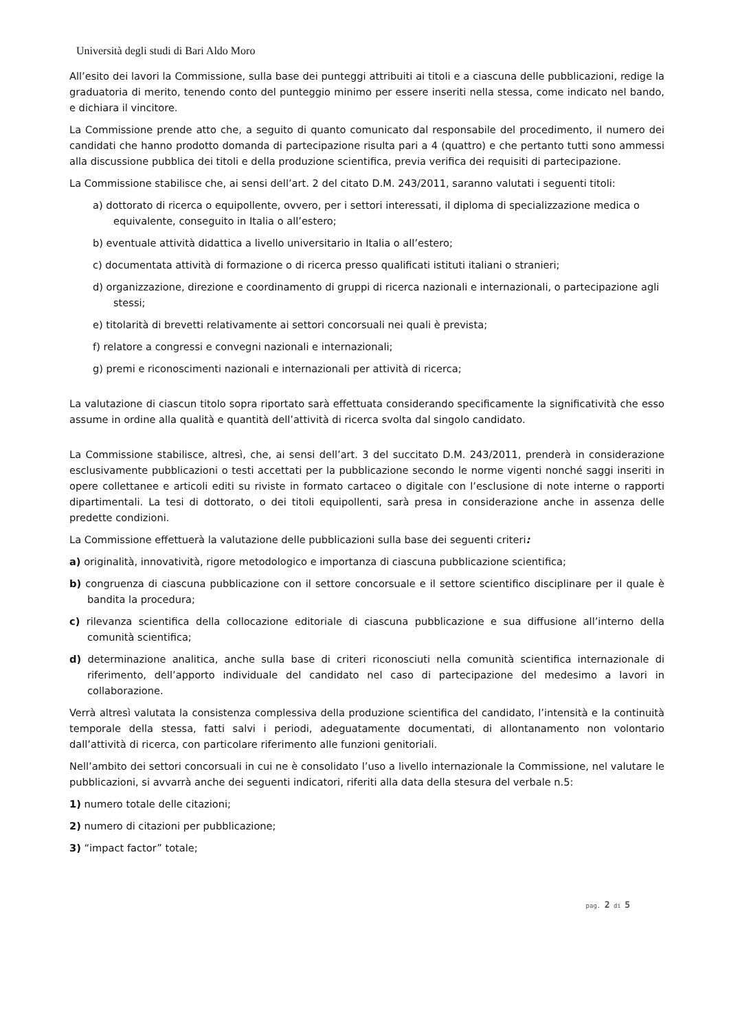Università degli studi di Bari Aldo Moro
All’esito dei lavori la Commissione, sulla base dei punteggi attribuiti ai titoli e a ciascuna delle pubblicazioni, redige la graduatoria di merito, tenendo conto del punteggio minimo per essere inseriti nella stessa, come indicato nel bando, e dichiara il vincitore.
La Commissione prende atto che, a seguito di quanto comunicato dal responsabile del procedimento, il numero dei candidati che hanno prodotto domanda di partecipazione risulta pari a 4 (quattro) e che pertanto tutti sono ammessi alla discussione pubblica dei titoli e della produzione scientifica, previa verifica dei requisiti di partecipazione.
La Commissione stabilisce che, ai sensi dell’art. 2 del citato D.M. 243/2011, saranno valutati i seguenti titoli:
a) dottorato di ricerca o equipollente, ovvero, per i settori interessati, il diploma di specializzazione medica o equivalente, conseguito in Italia o all’estero;
b) eventuale attività didattica a livello universitario in Italia o all’estero;
c) documentata attività di formazione o di ricerca presso qualificati istituti italiani o stranieri;
d) organizzazione, direzione e coordinamento di gruppi di ricerca nazionali e internazionali, o partecipazione agli stessi;
e) titolarità di brevetti relativamente ai settori concorsuali nei quali è prevista;
f) relatore a congressi e convegni nazionali e internazionali;
g) premi e riconoscimenti nazionali e internazionali per attività di ricerca;
La valutazione di ciascun titolo sopra riportato sarà effettuata considerando specificamente la significatività che esso assume in ordine alla qualità e quantità dell’attività di ricerca svolta dal singolo candidato.
La Commissione stabilisce, altresì, che, ai sensi dell’art. 3 del succitato D.M. 243/2011, prenderà in considerazione esclusivamente pubblicazioni o testi accettati per la pubblicazione secondo le norme vigenti nonché saggi inseriti in opere collettanee e articoli editi su riviste in formato cartaceo o digitale con l’esclusione di note interne o rapporti dipartimentali. La tesi di dottorato, o dei titoli equipollenti, sarà presa in considerazione anche in assenza delle predette condizioni.
La Commissione effettuerà la valutazione delle pubblicazioni sulla base dei seguenti criteri:
a) originalità, innovatività, rigore metodologico e importanza di ciascuna pubblicazione scientifica;
b) congruenza di ciascuna pubblicazione con il settore concorsuale e il settore scientifico disciplinare per il quale è bandita la procedura;
c) rilevanza scientifica della collocazione editoriale di ciascuna pubblicazione e sua diffusione all’interno della comunità scientifica;
d) determinazione analitica, anche sulla base di criteri riconosciuti nella comunità scientifica internazionale di riferimento, dell’apporto individuale del candidato nel caso di partecipazione del medesimo a lavori in collaborazione.
Verrà altresì valutata la consistenza complessiva della produzione scientifica del candidato, l’intensità e la continuità temporale della stessa, fatti salvi i periodi, adeguatamente documentati, di allontanamento non volontario dall’attività di ricerca, con particolare riferimento alle funzioni genitoriali.
Nell’ambito dei settori concorsuali in cui ne è consolidato l’uso a livello internazionale la Commissione, nel valutare le pubblicazioni, si avvarrà anche dei seguenti indicatori, riferiti alla data della stesura del verbale n.5:
1) numero totale delle citazioni;
2) numero di citazioni per pubblicazione;
3) “impact factor” totale;
pag. 2 di 5